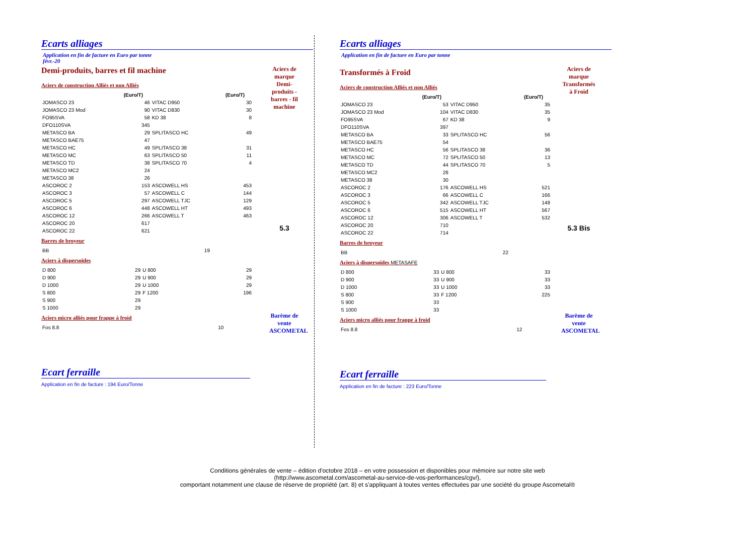Ecarts alliages
Application en fin de facture en Euro par tonne
févr.-20
Demi-produits, barres et fil machine
Aciers de construction Alliés et non Alliés
| | (Euro/T) | | (Euro/T) |
| --- | --- | --- | --- |
| JOMASCO 23 | 46 | VITAC D950 | 30 |
| JOMASCO 23 Mod | 90 | VITAC D830 | 30 |
| FO95SVA | 58 | KD 38 | 8 |
| DFO110SVA | 345 | | |
| METASCO BA | 29 | SPLITASCO HC | 49 |
| METASCO BAE75 | 47 | | |
| METASCO HC | 49 | SPLITASCO 38 | 31 |
| METASCO MC | 63 | SPLITASCO 50 | 11 |
| METASCO TD | 38 | SPLITASCO 70 | 4 |
| METASCO MC2 | 24 | | |
| METASCO 38 | 26 | | |
| ASCOROC 2 | 153 | ASCOWELL HS | 453 |
| ASCOROC 3 | 57 | ASCOWELL C | 144 |
| ASCOROC 5 | 297 | ASCOWELL TJC | 129 |
| ASCOROC 6 | 448 | ASCOWELL HT | 493 |
| ASCOROC 12 | 266 | ASCOWELL T | 463 |
| ASCOROC 20 | 617 | | |
| ASCOROC 22 | 621 | | |
Barres de broyeur
| BB | 19 | | |
Aciers à dispersoïdes
| D 800 | 29 | U 800 | 29 |
| D 900 | 29 | U 900 | 29 |
| D 1000 | 29 | U 1000 | 29 |
| S 800 | 29 | F 1200 | 196 |
| S 900 | 29 | | |
| S 1000 | 29 | | |
Aciers micro alliés pour frappe à froid
| Fos 8.8 | 10 | | |
Ecart ferraille
Application en fin de facture : 194 Euro/Tonne
Aciers de marque
Demi-produits - barres - fil machine
5.3
Barème de vente ASCOMETAL
Ecarts alliages
Application en fin de facture en Euro par tonne
Transformés à Froid
Aciers de construction Alliés et non Alliés
| | (Euro/T) | | (Euro/T) |
| --- | --- | --- | --- |
| JOMASCO 23 | 53 | VITAC D950 | 35 |
| JOMASCO 23 Mod | 104 | VITAC D830 | 35 |
| FO95SVA | 67 | KD 38 | 9 |
| DFO110SVA | 397 | | |
| METASCO BA | 33 | SPLITASCO HC | 56 |
| METASCO BAE75 | 54 | | |
| METASCO HC | 56 | SPLITASCO 38 | 36 |
| METASCO MC | 72 | SPLITASCO 50 | 13 |
| METASCO TD | 44 | SPLITASCO 70 | 5 |
| METASCO MC2 | 28 | | |
| METASCO 38 | 30 | | |
| ASCOROC 2 | 176 | ASCOWELL HS | 521 |
| ASCOROC 3 | 66 | ASCOWELL C | 166 |
| ASCOROC 5 | 342 | ASCOWELL TJC | 148 |
| ASCOROC 6 | 515 | ASCOWELL HT | 567 |
| ASCOROC 12 | 306 | ASCOWELL T | 532 |
| ASCOROC 20 | 710 | | |
| ASCOROC 22 | 714 | | |
Barres de broyeur
| BB | 22 | | |
Aciers à dispersoïdes METASAFE
| D 800 | 33 | U 800 | 33 |
| D 900 | 33 | U 900 | 33 |
| D 1000 | 33 | U 1000 | 33 |
| S 800 | 33 | F 1200 | 225 |
| S 900 | 33 | | |
| S 1000 | 33 | | |
Aciers micro alliés pour frappe à froid
| Fos 8.8 | 12 | | |
Ecart ferraille
Application en fin de facture : 223 Euro/Tonne
Aciers de marque
Transformés à Froid
5.3 Bis
Barème de vente ASCOMETAL
Conditions générales de vente – édition d'octobre 2018 – en votre possession et disponibles pour mémoire sur notre site web
(http://www.ascometal.com/ascometal-au-service-de-vos-performances/cgv/),
comportant notamment une clause de réserve de propriété (art. 8) et s'appliquant à toutes ventes effectuées par une société du groupe Ascometal®